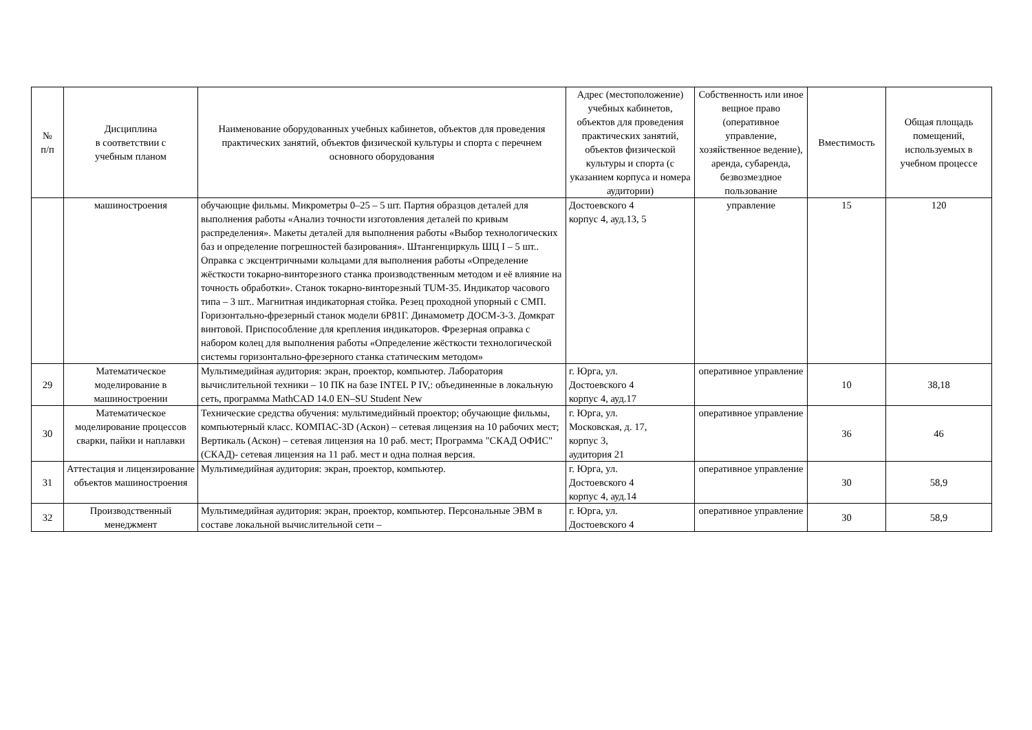| № п/п | Дисциплина в соответствии с учебным планом | Наименование оборудованных учебных кабинетов, объектов для проведения практических занятий, объектов физической культуры и спорта с перечнем основного оборудования | Адрес (местоположение) учебных кабинетов, объектов для проведения практических занятий, объектов физической культуры и спорта (с указанием корпуса и номера аудитории) | Собственность или иное вещное право (оперативное управление, хозяйственное ведение), аренда, субаренда, безвозмездное пользование | Вместимость | Общая площадь помещений, используемых в учебном процессе |
| --- | --- | --- | --- | --- | --- | --- |
| | машиностроения | обучающие фильмы. Микрометры 0–25 – 5 шт. Партия образцов деталей для выполнения работы «Анализ точности изготовления деталей по кривым распределения». Макеты деталей для выполнения работы «Выбор технологических баз и определение погрешностей базирования». Штангенциркуль ШЦ I – 5 шт.. Оправка с эксцентричными кольцами для выполнения работы «Определение жёсткости токарно-винторезного станка производственным методом и её влияние на точность обработки». Станок токарно-винторезный TUM-35. Индикатор часового типа – 3 шт.. Магнитная индикаторная стойка. Резец проходной упорный с СМП. Горизонтально-фрезерный станок модели 6Р81Г. Динамометр ДОСМ-3-3. Домкрат винтовой. Приспособление для крепления индикаторов. Фрезерная оправка с набором колец для выполнения работы «Определение жёсткости технологической системы горизонтально-фрезерного станка статическим методом» | Достоевского 4 корпус 4, ауд.13, 5 | управление | 15 | 120 |
| 29 | Математическое моделирование в машиностроении | Мультимедийная аудитория: экран, проектор, компьютер. Лаборатория вычислительной техники – 10 ПК на базе INTEL P IV,: объединенные в локальную сеть, программа MathCAD 14.0 EN–SU Student New | г. Юрга, ул. Достоевского 4 корпус 4, ауд.17 | оперативное управление | 10 | 38,18 |
| 30 | Математическое моделирование процессов сварки, пайки и наплавки | Технические средства обучения: мультимедийный проектор; обучающие фильмы, компьютерный класс. КОМПАС-3D (Аскон) – сетевая лицензия на 10 рабочих мест; Вертикаль (Аскон) – сетевая лицензия на 10 раб. мест; Программа "СКАД ОФИС" (СКАД)- сетевая лицензия на 11 раб. мест и одна полная версия. | г. Юрга, ул. Московская, д. 17, корпус 3, аудитория 21 | оперативное управление | 36 | 46 |
| 31 | Аттестация и лицензирование объектов машиностроения | Мультимедийная аудитория: экран, проектор, компьютер. | г. Юрга, ул. Достоевского 4 корпус 4, ауд.14 | оперативное управление | 30 | 58,9 |
| 32 | Производственный менеджмент | Мультимедийная аудитория: экран, проектор, компьютер. Персональные ЭВМ в составе локальной вычислительной сети – | г. Юрга, ул. Достоевского 4 | оперативное управление | 30 | 58,9 |